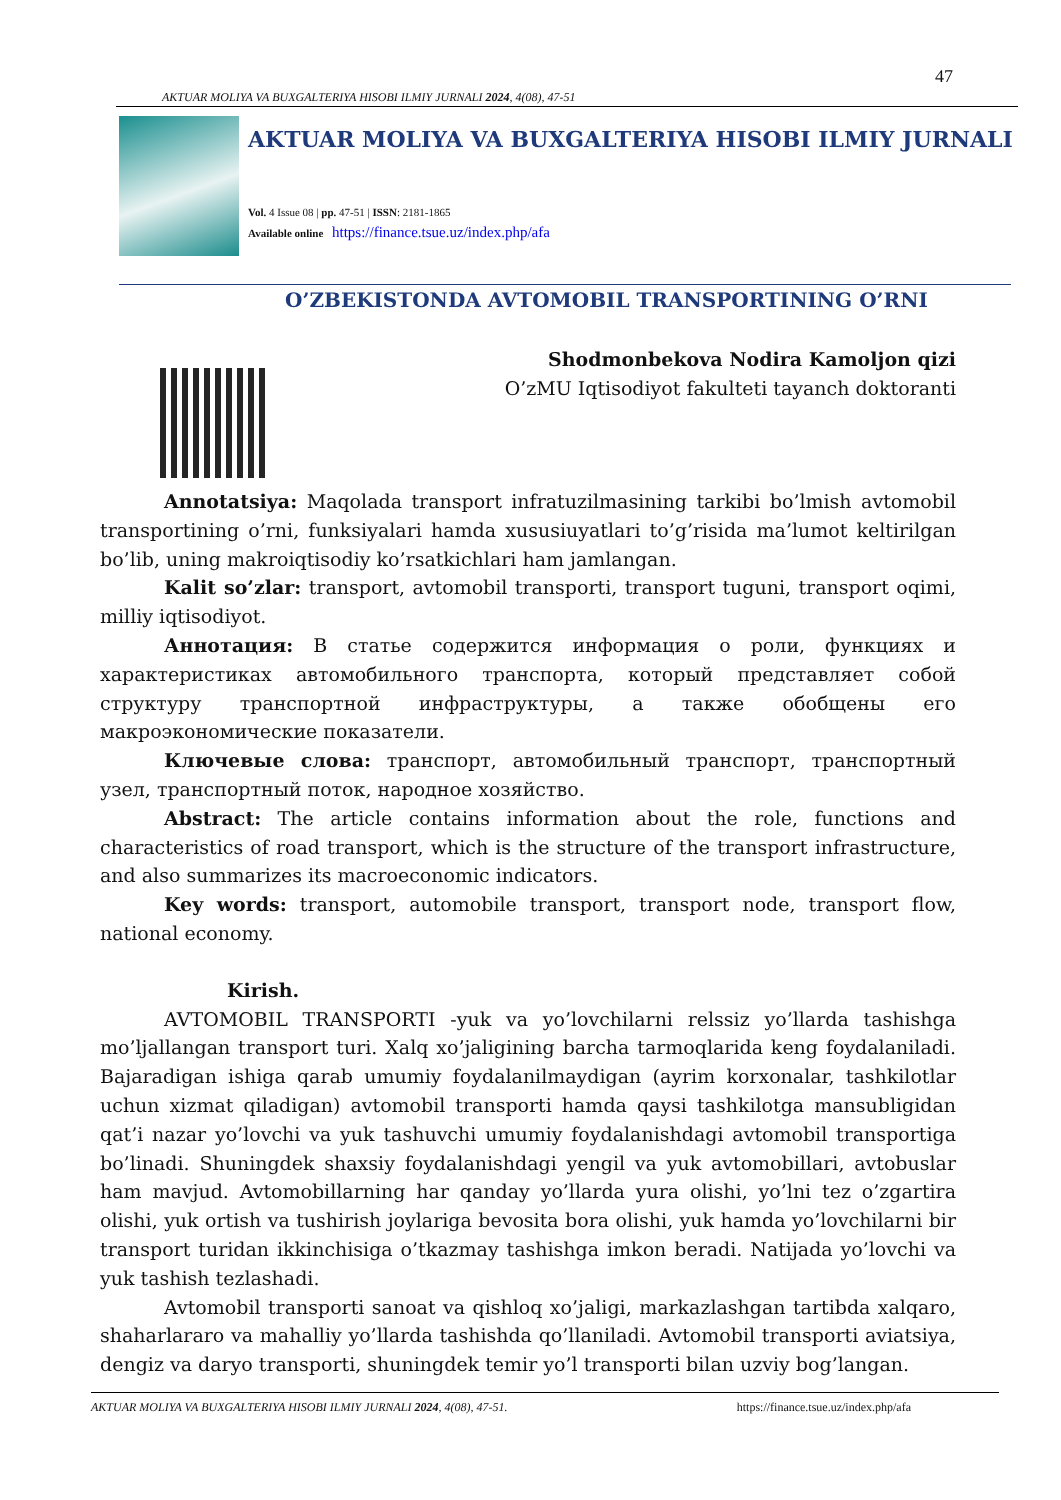47
AKTUAR MOLIYA VA BUXGALTERIYA HISOBI ILMIY JURNALI 2024, 4(08), 47-51
AKTUAR MOLIYA VA BUXGALTERIYA HISOBI ILMIY JURNALI
Vol. 4 Issue 08 | pp. 47-51 | ISSN: 2181-1865
Available online https://finance.tsue.uz/index.php/afa
O’ZBEKISTONDA AVTOMOBIL TRANSPORTINING O’RNI
Shodmonbekova Nodira Kamoljon qizi
O’zMU Iqtisodiyot fakulteti tayanch doktoranti
Annotatsiya: Maqolada transport infratuzilmasining tarkibi bo’lmish avtomobil transportining o’rni, funksiyalari hamda xususiuyatlari to’g’risida ma’lumot keltirilgan bo’lib, uning makroiqtisodiy ko’rsatkichlari ham jamlangan.
Kalit so’zlar: transport, avtomobil transporti, transport tuguni, transport oqimi, milliy iqtisodiyot.
Аннотация: В статье содержится информация о роли, функциях и характеристиках автомобильного транспорта, который представляет собой структуру транспортной инфраструктуры, а также обобщены его макроэкономические показатели.
Ключевые слова: транспорт, автомобильный транспорт, транспортный узел, транспортный поток, народное хозяйство.
Abstract: The article contains information about the role, functions and characteristics of road transport, which is the structure of the transport infrastructure, and also summarizes its macroeconomic indicators.
Key words: transport, automobile transport, transport node, transport flow, national economy.
Kirish.
AVTOMOBIL TRANSPORTI -yuk va yo’lovchilarni relssiz yo’llarda tashishga mo’ljallangan transport turi. Xalq xo’jaligining barcha tarmoqlarida keng foydalaniladi. Bajaradigan ishiga qarab umumiy foydalanilmaydigan (ayrim korxonalar, tashkilotlar uchun xizmat qiladigan) avtomobil transporti hamda qaysi tashkilotga mansubligidan qat’i nazar yo’lovchi va yuk tashuvchi umumiy foydalanishdagi avtomobil transportiga bo’linadi. Shuningdek shaxsiy foydalanishdagi yengil va yuk avtomobillari, avtobuslar ham mavjud. Avtomobillarning har qanday yo’llarda yura olishi, yo’lni tez o’zgartira olishi, yuk ortish va tushirish joylariga bevosita bora olishi, yuk hamda yo’lovchilarni bir transport turidan ikkinchisiga o’tkazmay tashishga imkon beradi. Natijada yo’lovchi va yuk tashish tezlashadi.
Avtomobil transporti sanoat va qishloq xo’jaligi, markazlashgan tartibda xalqaro, shaharlararo va mahalliy yo’llarda tashishda qo’llaniladi. Avtomobil transporti aviatsiya, dengiz va daryo transporti, shuningdek temir yo’l transporti bilan uzviy bog’langan.
AKTUAR MOLIYA VA BUXGALTERIYA HISOBI ILMIY JURNALI 2024, 4(08), 47-51. https://finance.tsue.uz/index.php/afa